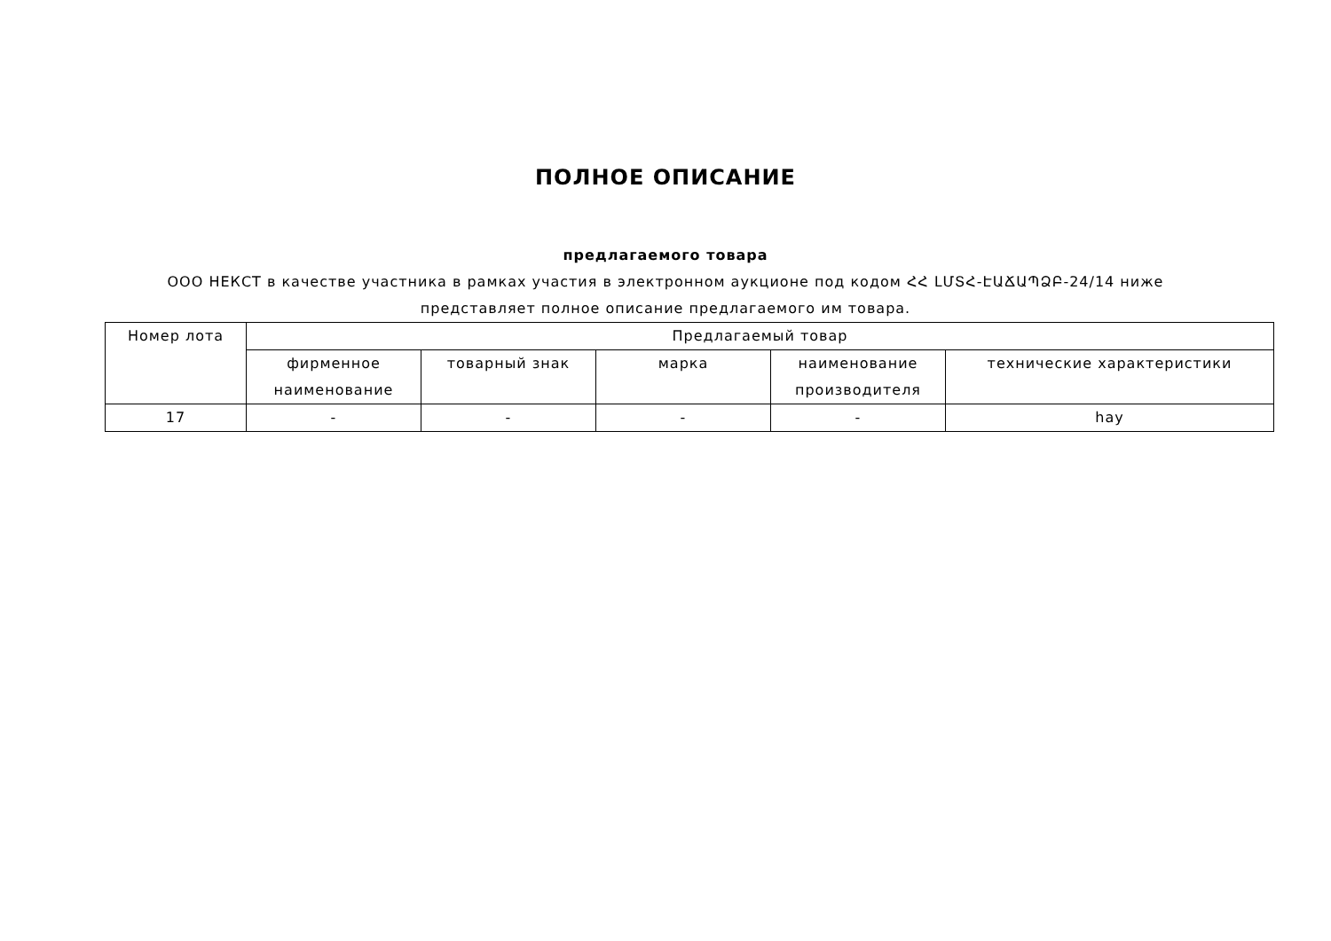ПОЛНОЕ ОПИСАНИЕ
предлагаемого товара
ООО НЕКСТ в качестве участника в рамках участия в электронном аукционе под кодом ՀՀ ԼՄՏՀ-ԷԱՃԱՊՁԲ-24/14 ниже представляет полное описание предлагаемого им товара.
| Номер лота | Предлагаемый товар | | | | |
| --- | --- | --- | --- | --- | --- |
| | фирменное наименование | товарный знак | марка | наименование производителя | технические характеристики |
| 17 | - | - | - | - | hay |